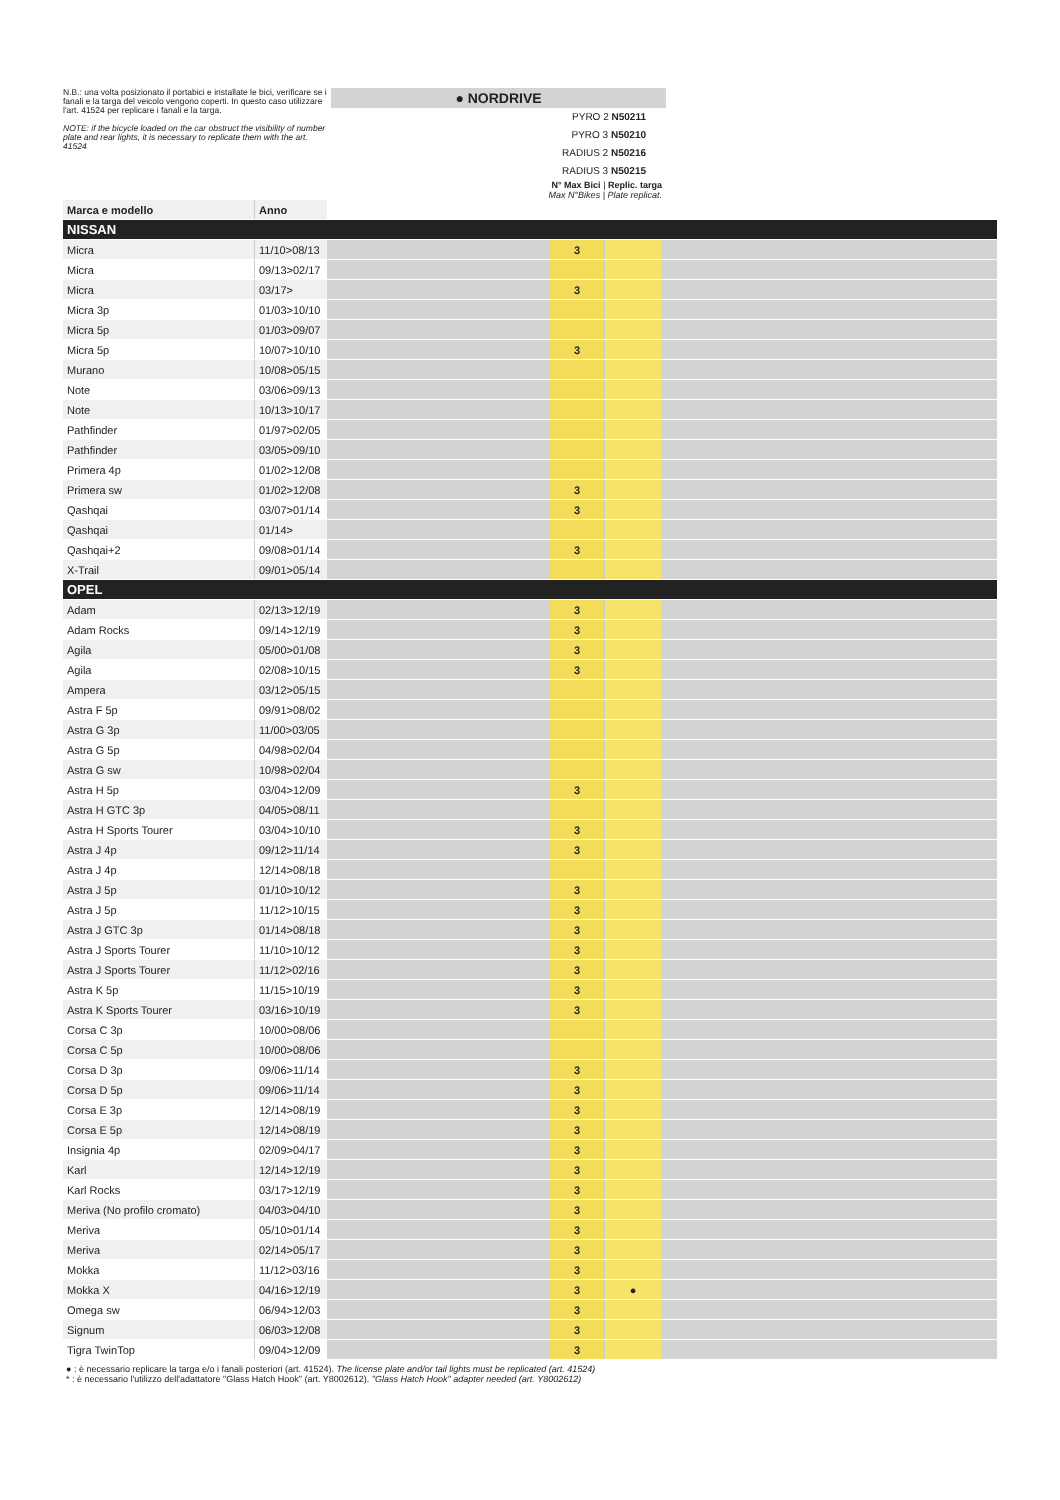N.B.: una volta posizionato il portabici e installate le bici, verificare se i fanali e la targa del veicolo vengono coperti. In questo caso utilizzare l'art. 41524 per replicare i fanali e la targa.
NOTE: if the bicycle loaded on the car obstruct the visibility of number plate and rear lights, it is necessary to replicate them with the art. 41524
● NORDRIVE
PYRO 2 N50211
PYRO 3 N50210
RADIUS 2 N50216
RADIUS 3 N50215
N° Max Bici | Replic. targa
Max N°Bikes | Plate replicat.
| Marca e modello | Anno | | | | |
| NISSAN | | | | | |
| Micra | 11/10>08/13 | | 3 | | |
| Micra | 09/13>02/17 | | | | |
| Micra | 03/17> | | 3 | | |
| Micra 3p | 01/03>10/10 | | | | |
| Micra 5p | 01/03>09/07 | | | | |
| Micra 5p | 10/07>10/10 | | 3 | | |
| Murano | 10/08>05/15 | | | | |
| Note | 03/06>09/13 | | | | |
| Note | 10/13>10/17 | | | | |
| Pathfinder | 01/97>02/05 | | | | |
| Pathfinder | 03/05>09/10 | | | | |
| Primera 4p | 01/02>12/08 | | | | |
| Primera sw | 01/02>12/08 | | 3 | | |
| Qashqai | 03/07>01/14 | | 3 | | |
| Qashqai | 01/14> | | | | |
| Qashqai+2 | 09/08>01/14 | | 3 | | |
| X-Trail | 09/01>05/14 | | | | |
| OPEL | | | | | |
| Adam | 02/13>12/19 | | 3 | | |
| Adam Rocks | 09/14>12/19 | | 3 | | |
| Agila | 05/00>01/08 | | 3 | | |
| Agila | 02/08>10/15 | | 3 | | |
| Ampera | 03/12>05/15 | | | | |
| Astra F 5p | 09/91>08/02 | | | | |
| Astra G 3p | 11/00>03/05 | | | | |
| Astra G 5p | 04/98>02/04 | | | | |
| Astra G sw | 10/98>02/04 | | | | |
| Astra H 5p | 03/04>12/09 | | 3 | | |
| Astra H GTC 3p | 04/05>08/11 | | | | |
| Astra H Sports Tourer | 03/04>10/10 | | 3 | | |
| Astra J 4p | 09/12>11/14 | | 3 | | |
| Astra J 4p | 12/14>08/18 | | | | |
| Astra J 5p | 01/10>10/12 | | 3 | | |
| Astra J 5p | 11/12>10/15 | | 3 | | |
| Astra J GTC 3p | 01/14>08/18 | | 3 | | |
| Astra J Sports Tourer | 11/10>10/12 | | 3 | | |
| Astra J Sports Tourer | 11/12>02/16 | | 3 | | |
| Astra K 5p | 11/15>10/19 | | 3 | | |
| Astra K Sports Tourer | 03/16>10/19 | | 3 | | |
| Corsa C 3p | 10/00>08/06 | | | | |
| Corsa C 5p | 10/00>08/06 | | | | |
| Corsa D 3p | 09/06>11/14 | | 3 | | |
| Corsa D 5p | 09/06>11/14 | | 3 | | |
| Corsa E 3p | 12/14>08/19 | | 3 | | |
| Corsa E 5p | 12/14>08/19 | | 3 | | |
| Insignia 4p | 02/09>04/17 | | 3 | | |
| Karl | 12/14>12/19 | | 3 | | |
| Karl Rocks | 03/17>12/19 | | 3 | | |
| Meriva (No profilo cromato) | 04/03>04/10 | | 3 | | |
| Meriva | 05/10>01/14 | | 3 | | |
| Meriva | 02/14>05/17 | | 3 | | |
| Mokka | 11/12>03/16 | | 3 | | |
| Mokka X | 04/16>12/19 | | 3 | ● | |
| Omega sw | 06/94>12/03 | | 3 | | |
| Signum | 06/03>12/08 | | 3 | | |
| Tigra TwinTop | 09/04>12/09 | | 3 | | |
● : è necessario replicare la targa e/o i fanali posteriori (art. 41524). The license plate and/or tail lights must be replicated (art. 41524)
* : è necessario l'utilizzo dell'adattatore "Glass Hatch Hook" (art. Y8002612). "Glass Hatch Hook" adapter needed (art. Y8002612)